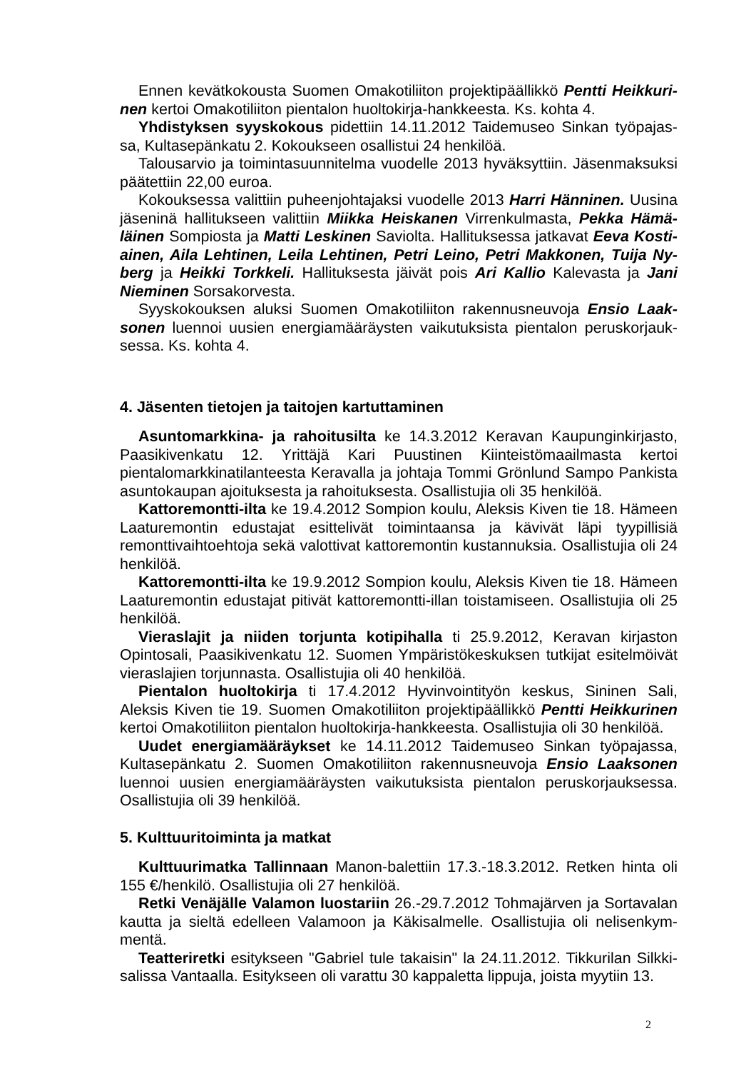Ennen kevätkokousta Suomen Omakotiliiton projektipäällikkö Pentti Heikkuri-nen kertoi Omakotiliiton pientalon huoltokirja-hankkeesta. Ks. kohta 4.
Yhdistyksen syyskokous pidettiin 14.11.2012 Taidemuseo Sinkan työpajas-sa, Kultasepänkatu 2. Kokoukseen osallistui 24 henkilöä.
Talousarvio ja toimintasuunnitelma vuodelle 2013 hyväksyttiin. Jäsenmaksuksi päätettiin 22,00 euroa.
Kokouksessa valittiin puheenjohtajaksi vuodelle 2013 Harri Hänninen. Uusina jäseninä hallitukseen valittiin Miikka Heiskanen Virrenkulmasta, Pekka Hämä-läinen Sompiosta ja Matti Leskinen Saviolta. Hallituksessa jatkavat Eeva Kosti-ainen, Aila Lehtinen, Leila Lehtinen, Petri Leino, Petri Makkonen, Tuija Ny-berg ja Heikki Torkkeli. Hallituksesta jäivät pois Ari Kallio Kalevasta ja Jani Nieminen Sorsakorvesta.
Syyskokouksen aluksi Suomen Omakotiliiton rakennusneuvoja Ensio Laak-sonen luennoi uusien energiamääräysten vaikutuksista pientalon peruskorjauk-sessa. Ks. kohta 4.
4. Jäsenten tietojen ja taitojen kartuttaminen
Asuntomarkkina- ja rahoitusilta ke 14.3.2012 Keravan Kaupunginkirjasto, Paasikivenkatu 12. Yrittäjä Kari Puustinen Kiinteistömaailmasta kertoi pientalomarkkinatilanteesta Keravalla ja johtaja Tommi Grönlund Sampo Pankista asuntokaupan ajoituksesta ja rahoituksesta. Osallistujia oli 35 henkilöä.
Kattoremontti-ilta ke 19.4.2012 Sompion koulu, Aleksis Kiven tie 18. Hämeen Laaturemontin edustajat esittelivät toimintaansa ja kävivät läpi tyypillisiä remonttivaihtoehtoja sekä valottivat kattoremontin kustannuksia. Osallistujia oli 24 henkilöä.
Kattoremontti-ilta ke 19.9.2012 Sompion koulu, Aleksis Kiven tie 18. Hämeen Laaturemontin edustajat pitivät kattoremontti-illan toistamiseen. Osallistujia oli 25 henkilöä.
Vieraslajit ja niiden torjunta kotipihalla ti 25.9.2012, Keravan kirjaston Opintosali, Paasikivenkatu 12. Suomen Ympäristökeskuksen tutkijat esitelmöivät vieraslajien torjunnasta. Osallistujia oli 40 henkilöä.
Pientalon huoltokirja ti 17.4.2012 Hyvinvointityön keskus, Sininen Sali, Aleksis Kiven tie 19. Suomen Omakotiliiton projektipäällikkö Pentti Heikkurinen kertoi Omakotiliiton pientalon huoltokirja-hankkeesta. Osallistujia oli 30 henkilöä.
Uudet energiamääräykset ke 14.11.2012 Taidemuseo Sinkan työpajassa, Kultasepänkatu 2. Suomen Omakotiliiton rakennusneuvoja Ensio Laaksonen luennoi uusien energiamääräysten vaikutuksista pientalon peruskorjauksessa. Osallistujia oli 39 henkilöä.
5. Kulttuuritoiminta ja matkat
Kulttuurimatka Tallinnaan Manon-balettiin 17.3.-18.3.2012. Retken hinta oli 155 €/henkilö. Osallistujia oli 27 henkilöä.
Retki Venäjälle Valamon luostariin 26.-29.7.2012 Tohmajärven ja Sortavalan kautta ja sieltä edelleen Valamoon ja Käkisalmelle. Osallistujia oli nelisenkym-mentä.
Teatteriretki esitykseen "Gabriel tule takaisin" la 24.11.2012. Tikkurilan Silkki-salissa Vantaalla. Esitykseen oli varattu 30 kappaletta lippuja, joista myytiin 13.
2